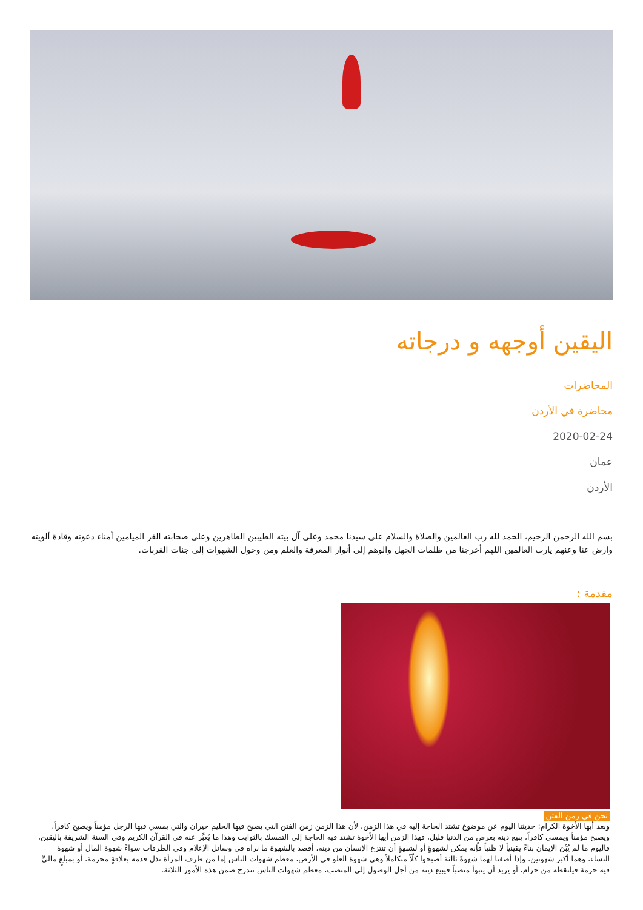اليقين أوجهه و درجاته
المحاضرات
محاضرة في الأردن
2020-02-24
عمان
الأردن
بسم الله الرحمن الرحيم، الحمد لله رب العالمين والصلاة والسلام على سيدنا محمد وعلى آل بيته الطيبين الطاهرين وعلى صحابته الغر الميامين أمناء دعوته وقادة ألويته وارض عنا وعنهم يارب العالمين اللهم أخرجنا من ظلمات الجهل والوهم إلى أنوار المعرفة والعلم ومن وحول الشهوات إلى جنات القربات.
مقدمة :
نحن في زمن الفتن
وبعد أيها الأخوة الكرام: حديثنا اليوم عن موضوع تشتد الحاجة إليه في هذا الزمن، لأن هذا الزمن زمن الفتن التي يصبح فيها الحليم حيران والتي يمسي فيها الرجل مؤمناً ويصبح كافراً، ويصبح مؤمناً ويمسي كافراً، يبيع دينه بعرضٍ من الدنيا قليل، فهذا الزمن أيها الأخوة تشتد فيه الحاجة إلى التمسك بالثوابت وهذا ما يُعبَّر عنه في القرآن الكريم وفي السنة الشريفة باليقين، فاليوم ما لم يُبْنَ الإيمان بناءً يقينياً لا ظنياً فإنه يمكن لشهوةٍ أو لشبهةٍ أن تنتزع الإنسان من دينه، أقصد بالشهوة ما نراه في وسائل الإعلام وفي الطرقات سواءً شهوة المال أو شهوة النساء، وهما أكبر شهوتين، وإذا أضفنا لهما شهوةً ثالثة أصبحوا كلّاً متكاملاً وهي شهوة العلو في الأرض، معظم شهوات الناس إما من طرف المرأة تذل قدمه بعلاقةٍ محرمة، أو بمبلغٍ ماليٍّ فيه حرمة فيلتقطه من حرام، أو يريد أن يتبوأ منصباً فيبيع دينه من أجل الوصول إلى المنصب، معظم شهوات الناس تندرج ضمن هذه الأمور الثلاثة.